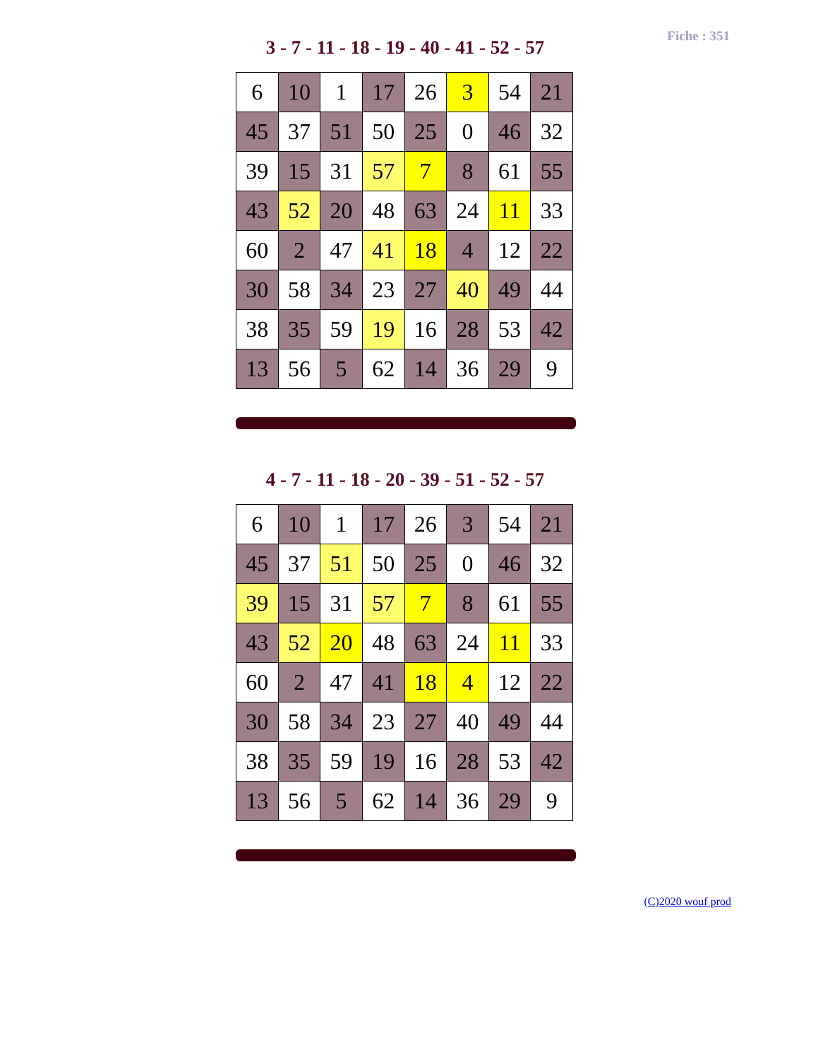Fiche : 351
3 - 7 - 11 - 18 - 19 - 40 - 41 - 52 - 57
| 6 | 10 | 1 | 17 | 26 | 3 | 54 | 21 |
| 45 | 37 | 51 | 50 | 25 | 0 | 46 | 32 |
| 39 | 15 | 31 | 57 | 7 | 8 | 61 | 55 |
| 43 | 52 | 20 | 48 | 63 | 24 | 11 | 33 |
| 60 | 2 | 47 | 41 | 18 | 4 | 12 | 22 |
| 30 | 58 | 34 | 23 | 27 | 40 | 49 | 44 |
| 38 | 35 | 59 | 19 | 16 | 28 | 53 | 42 |
| 13 | 56 | 5 | 62 | 14 | 36 | 29 | 9 |
4 - 7 - 11 - 18 - 20 - 39 - 51 - 52 - 57
| 6 | 10 | 1 | 17 | 26 | 3 | 54 | 21 |
| 45 | 37 | 51 | 50 | 25 | 0 | 46 | 32 |
| 39 | 15 | 31 | 57 | 7 | 8 | 61 | 55 |
| 43 | 52 | 20 | 48 | 63 | 24 | 11 | 33 |
| 60 | 2 | 47 | 41 | 18 | 4 | 12 | 22 |
| 30 | 58 | 34 | 23 | 27 | 40 | 49 | 44 |
| 38 | 35 | 59 | 19 | 16 | 28 | 53 | 42 |
| 13 | 56 | 5 | 62 | 14 | 36 | 29 | 9 |
(C)2020 wouf prod